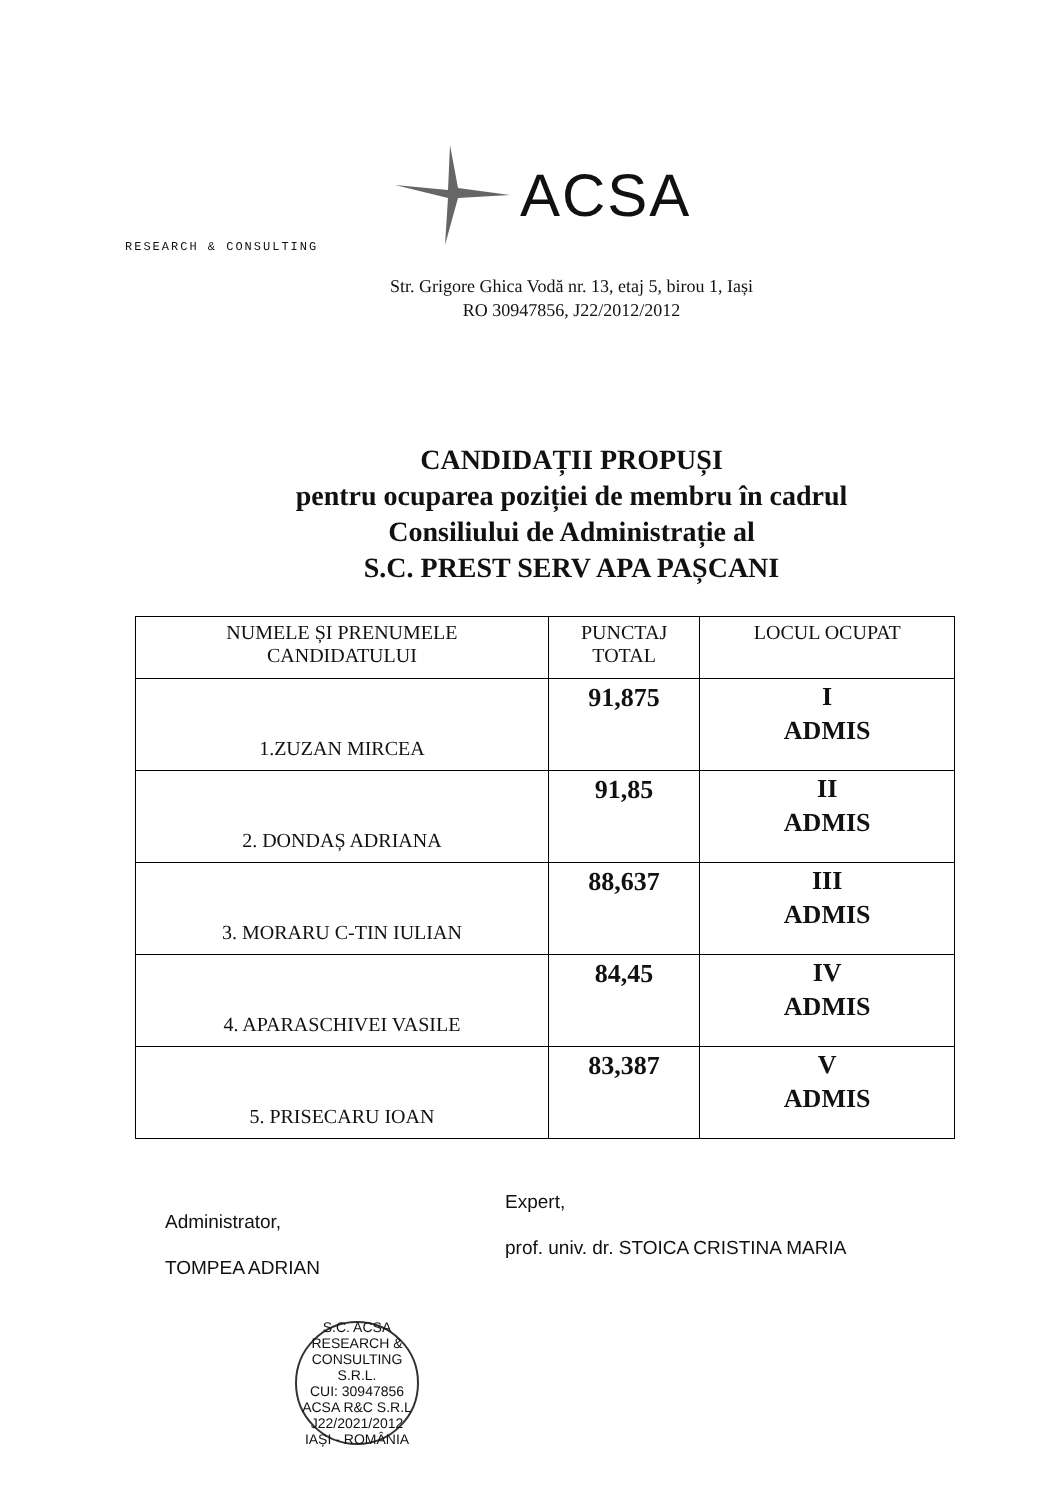ACSA
RESEARCH & CONSULTING
Str. Grigore Ghica Vodă nr. 13, etaj 5, birou 1, Iași
RO 30947856, J22/2012/2012
CANDIDAȚII PROPUȘI
pentru ocuparea poziției de membru în cadrul
Consiliului de Administrație al
S.C. PREST SERV APA PAȘCANI
| NUMELE ȘI PRENUMELE CANDIDATULUI | PUNCTAJ TOTAL | LOCUL OCUPAT |
| --- | --- | --- |
| 1.ZUZAN MIRCEA | 91,875 | I ADMIS |
| 2. DONDAȘ ADRIANA | 91,85 | II ADMIS |
| 3. MORARU C-TIN IULIAN | 88,637 | III ADMIS |
| 4. APARASCHIVEI VASILE | 84,45 | IV ADMIS |
| 5. PRISECARU IOAN | 83,387 | V ADMIS |
Administrator,
TOMPEA ADRIAN
Expert,
prof. univ. dr. STOICA CRISTINA MARIA
S.C. ACSA RESEARCH & CONSULTING S.R.L.
CUI: 30947856
ACSA R&C S.R.L
J22/2021/2012
IAȘI - ROMÂNIA